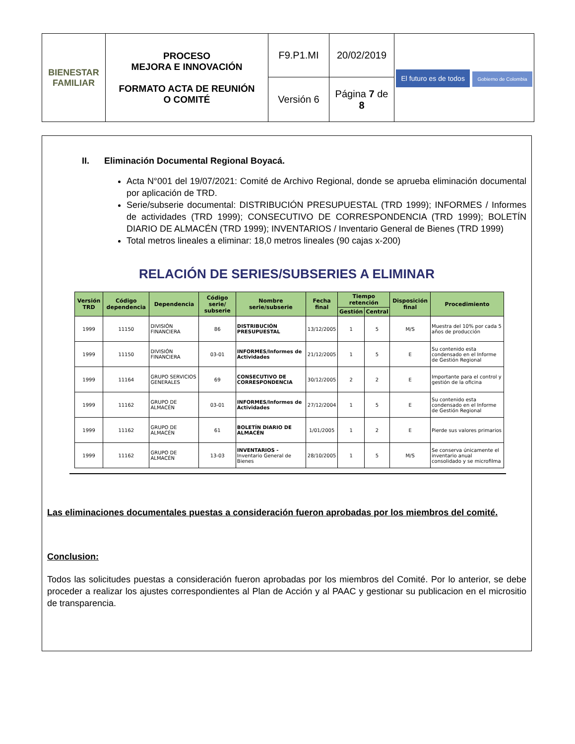| BIENESTAR FAMILIAR | PROCESO MEJORA E INNOVACIÓN FORMATO ACTA DE REUNIÓN O COMITÉ | F9.P1.MI | 20/02/2019 | El futuro es de todos Gobierno de Colombia |
| | | Versión 6 | Página 7 de 8 | |
II. Eliminación Documental Regional Boyacá.
Acta N°001 del 19/07/2021: Comité de Archivo Regional, donde se aprueba eliminación documental por aplicación de TRD.
Serie/subserie documental: DISTRIBUCIÓN PRESUPUESTAL (TRD 1999); INFORMES / Informes de actividades (TRD 1999); CONSECUTIVO DE CORRESPONDENCIA (TRD 1999); BOLETÍN DIARIO DE ALMACÉN (TRD 1999); INVENTARIOS / Inventario General de Bienes (TRD 1999)
Total metros lineales a eliminar: 18,0 metros lineales (90 cajas x-200)
RELACIÓN DE SERIES/SUBSERIES A ELIMINAR
| Versión TRD | Código dependencia | Dependencia | Código serie/ subserie | Nombre serie/subserie | Fecha final | Tiempo retención | | Disposición final | Procedimiento |
| --- | --- | --- | --- | --- | --- | --- | --- | --- | --- |
| | | | | | | Gestión | Central | | |
| 1999 | 11150 | DIVISIÓN FINANCIERA | 86 | DISTRIBUCIÓN PRESUPUESTAL | 13/12/2005 | 1 | 5 | M/S | Muestra del 10% por cada 5 años de producción |
| 1999 | 11150 | DIVISIÓN FINANCIERA | 03-01 | INFORMES/Informes de Actividades | 21/12/2005 | 1 | 5 | E | Su contenido esta condensado en el Informe de Gestión Regional |
| 1999 | 11164 | GRUPO SERVICIOS GENERALES | 69 | CONSECUTIVO DE CORRESPONDENCIA | 30/12/2005 | 2 | 2 | E | Importante para el control y gestión de la oficina |
| 1999 | 11162 | GRUPO DE ALMACÉN | 03-01 | INFORMES/Informes de Actividades | 27/12/2004 | 1 | 5 | E | Su contenido esta condensado en el Informe de Gestión Regional |
| 1999 | 11162 | GRUPO DE ALMACÉN | 61 | BOLETÍN DIARIO DE ALMACÉN | 1/01/2005 | 1 | 2 | E | Pierde sus valores primarios |
| 1999 | 11162 | GRUPO DE ALMACÉN | 13-03 | INVENTARIOS - Inventario General de Bienes | 28/10/2005 | 1 | 5 | M/S | Se conserva únicamente el inventario anual consolidado y se microfilma |
Las eliminaciones documentales puestas a consideración fueron aprobadas por los miembros del comité.
Conclusion:
Todos las solicitudes puestas a consideración fueron aprobadas por los miembros del Comité. Por lo anterior, se debe proceder a realizar los ajustes correspondientes al Plan de Acción y al PAAC y gestionar su publicacion en el micrositio de transparencia.